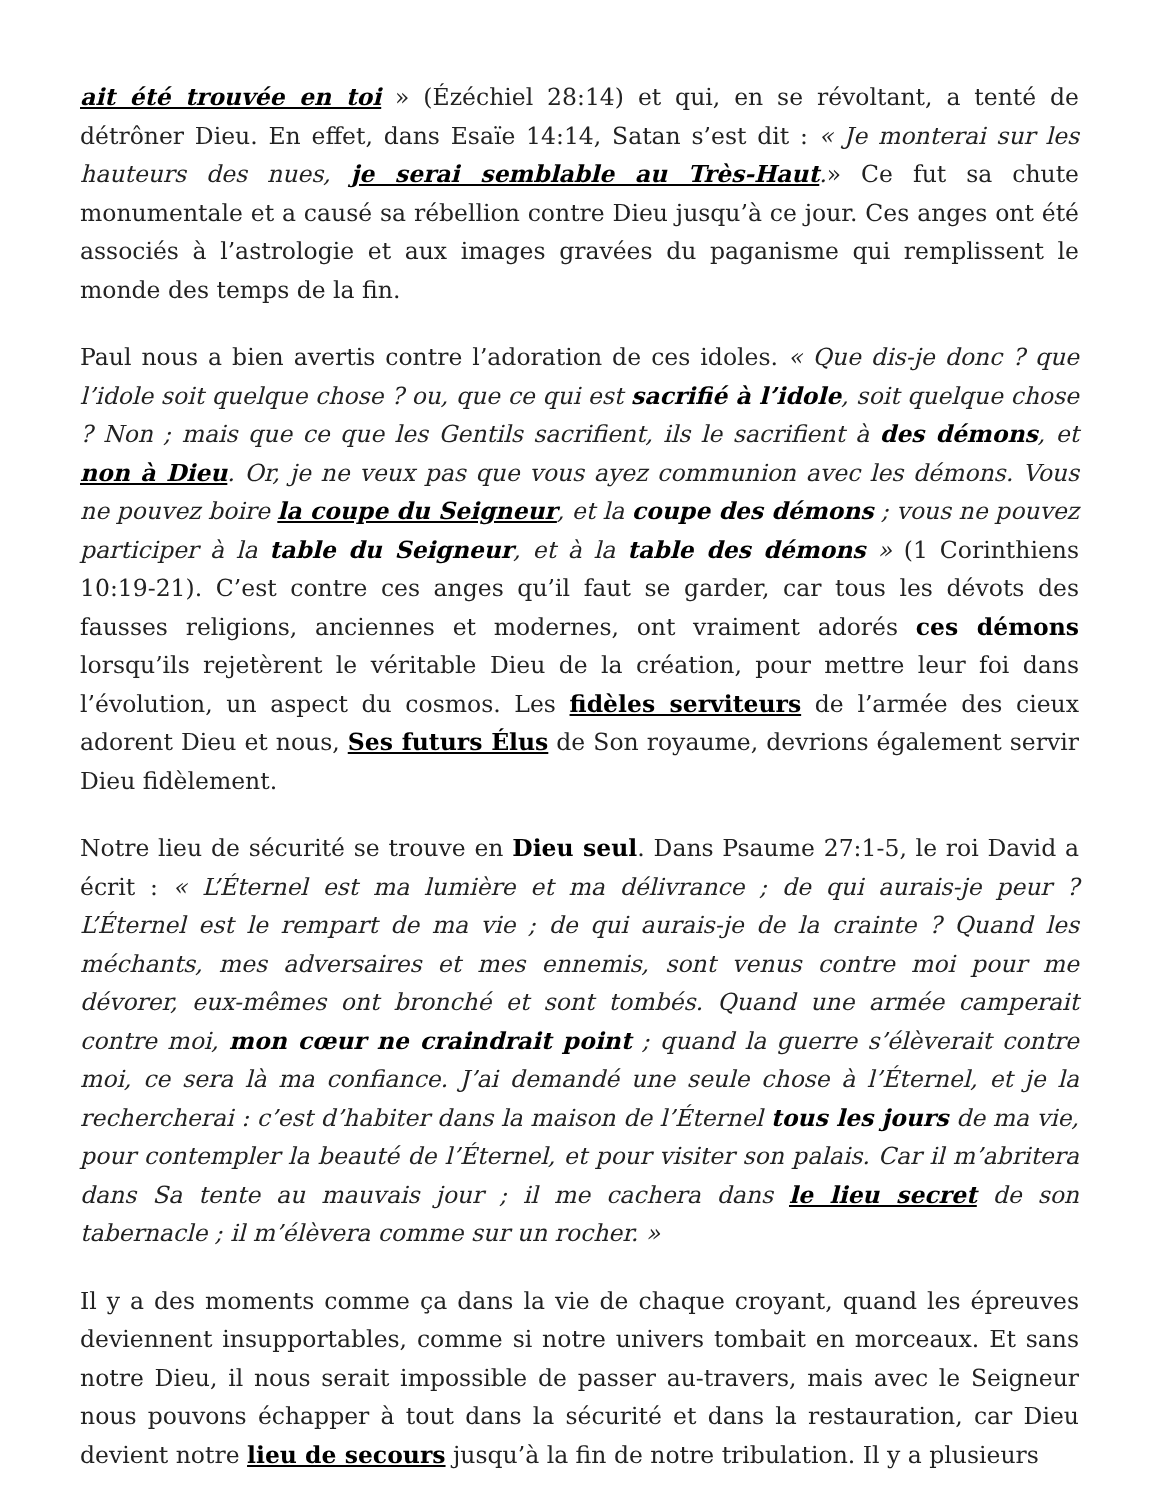ait été trouvée en toi » (Ézéchiel 28:14) et qui, en se révoltant, a tenté de détrôner Dieu. En effet, dans Esaïe 14:14, Satan s’est dit : « Je monterai sur les hauteurs des nues, je serai semblable au Très-Haut.» Ce fut sa chute monumentale et a causé sa rébellion contre Dieu jusqu’à ce jour. Ces anges ont été associés à l’astrologie et aux images gravées du paganisme qui remplissent le monde des temps de la fin.
Paul nous a bien avertis contre l’adoration de ces idoles. « Que dis-je donc ? que l’idole soit quelque chose ? ou, que ce qui est sacrifié à l’idole, soit quelque chose ? Non ; mais que ce que les Gentils sacrifient, ils le sacrifient à des démons, et non à Dieu. Or, je ne veux pas que vous ayez communion avec les démons. Vous ne pouvez boire la coupe du Seigneur, et la coupe des démons ; vous ne pouvez participer à la table du Seigneur, et à la table des démons » (1 Corinthiens 10:19-21). C’est contre ces anges qu’il faut se garder, car tous les dévots des fausses religions, anciennes et modernes, ont vraiment adorés ces démons lorsqu’ils rejetèrent le véritable Dieu de la création, pour mettre leur foi dans l’évolution, un aspect du cosmos. Les fidèles serviteurs de l’armée des cieux adorent Dieu et nous, Ses futurs Élus de Son royaume, devrions également servir Dieu fidèlement.
Notre lieu de sécurité se trouve en Dieu seul. Dans Psaume 27:1-5, le roi David a écrit : « L’Éternel est ma lumière et ma délivrance ; de qui aurais-je peur ? L’Éternel est le rempart de ma vie ; de qui aurais-je de la crainte ? Quand les méchants, mes adversaires et mes ennemis, sont venus contre moi pour me dévorer, eux-mêmes ont bronché et sont tombés. Quand une armée camperait contre moi, mon cœur ne craindrait point ; quand la guerre s’élèverait contre moi, ce sera là ma confiance. J’ai demandé une seule chose à l’Éternel, et je la rechercherai : c’est d’habiter dans la maison de l’Éternel tous les jours de ma vie, pour contempler la beauté de l’Éternel, et pour visiter son palais. Car il m’abritera dans Sa tente au mauvais jour ; il me cachera dans le lieu secret de son tabernacle ; il m’élèvera comme sur un rocher. »
Il y a des moments comme ça dans la vie de chaque croyant, quand les épreuves deviennent insupportables, comme si notre univers tombait en morceaux. Et sans notre Dieu, il nous serait impossible de passer au-travers, mais avec le Seigneur nous pouvons échapper à tout dans la sécurité et dans la restauration, car Dieu devient notre lieu de secours jusqu’à la fin de notre tribulation. Il y a plusieurs